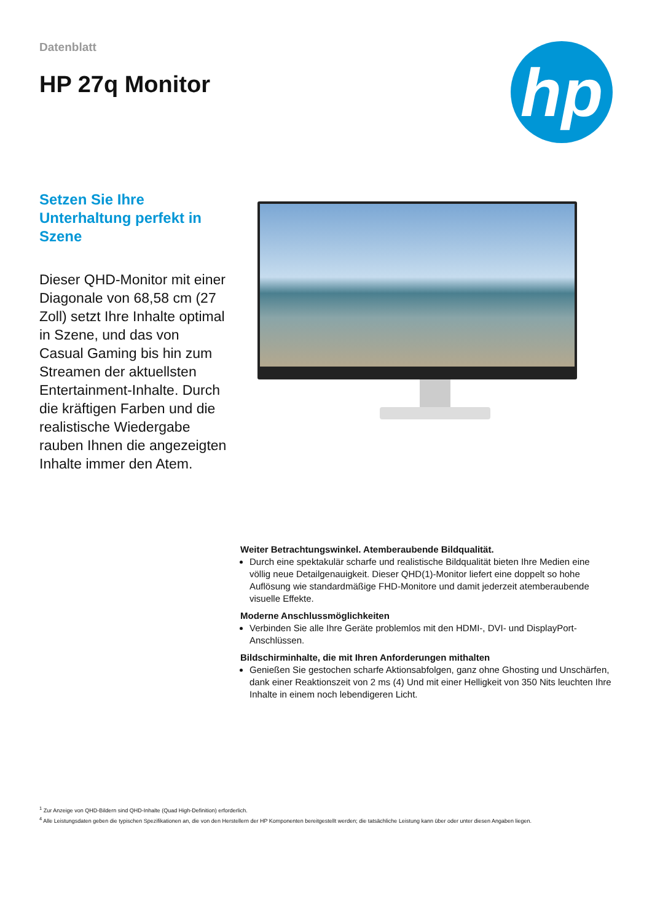Datenblatt
HP 27q Monitor
hp
Setzen Sie Ihre Unterhaltung perfekt in Szene
Dieser QHD-Monitor mit einer Diagonale von 68,58 cm (27 Zoll) setzt Ihre Inhalte optimal in Szene, und das von Casual Gaming bis hin zum Streamen der aktuellsten Entertainment-Inhalte. Durch die kräftigen Farben und die realistische Wiedergabe rauben Ihnen die angezeigten Inhalte immer den Atem.
Weiter Betrachtungswinkel. Atemberaubende Bildqualität.
Durch eine spektakulär scharfe und realistische Bildqualität bieten Ihre Medien eine völlig neue Detailgenauigkeit. Dieser QHD(1)-Monitor liefert eine doppelt so hohe Auflösung wie standardmäßige FHD-Monitore und damit jederzeit atemberaubende visuelle Effekte.
Moderne Anschlussmöglichkeiten
Verbinden Sie alle Ihre Geräte problemlos mit den HDMI-, DVI- und DisplayPort-Anschlüssen.
Bildschirminhalte, die mit Ihren Anforderungen mithalten
Genießen Sie gestochen scharfe Aktionsabfolgen, ganz ohne Ghosting und Unschärfen, dank einer Reaktionszeit von 2 ms (4) Und mit einer Helligkeit von 350 Nits leuchten Ihre Inhalte in einem noch lebendigeren Licht.
<sup>1</sup> Zur Anzeige von QHD-Bildern sind QHD-Inhalte (Quad High-Definition) erforderlich.
<sup>4</sup> Alle Leistungsdaten geben die typischen Spezifikationen an, die von den Herstellern der HP Komponenten bereitgestellt werden; die tatsächliche Leistung kann über oder unter diesen Angaben liegen.